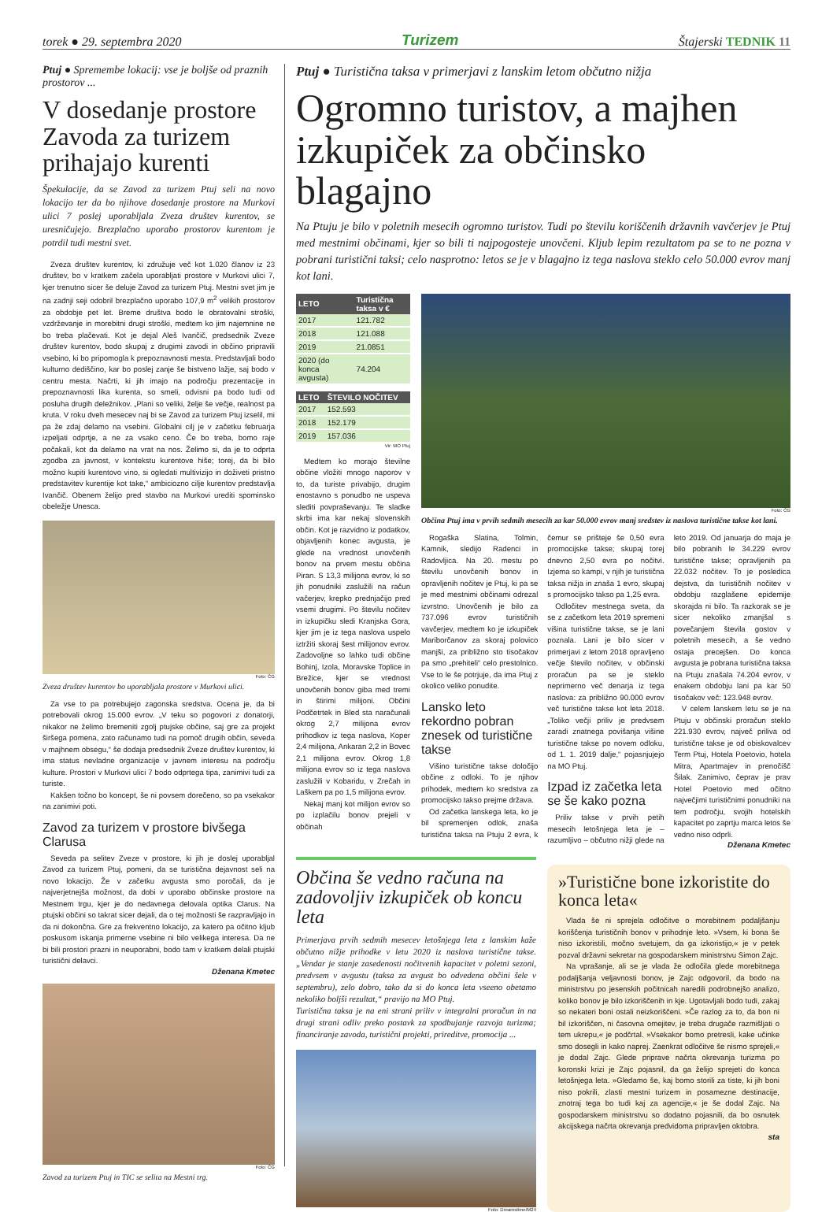torek ● 29. septembra 2020 Turizem Štajerski TEDNIK 11
Ptuj ● Spremembe lokacij: vse je boljše od praznih prostorov ...
V dosedanje prostore Zavoda za turizem prihajajo kurenti
Špekulacije, da se Zavod za turizem Ptuj seli na novo lokacijo ter da bo njihove dosedanje prostore na Murkovi ulici 7 poslej uporabljala Zveza društev kurentov, se uresničujejo. Brezplačno uporabo prostorov kurentom je potrdil tudi mestni svet.
Zveza društev kurentov, ki združuje več kot 1.020 članov iz 23 društev, bo v kratkem začela uporabljati prostore v Murkovi ulici 7, kjer trenutno sicer še deluje Zavod za turizem Ptuj. Mestni svet jim je na zadnji seji odobril brezplačno uporabo 107,9 m<sup>2</sup> velikih prostorov za obdobje pet let. Breme društva bodo le obratovalni stroški, vzdrževanje in morebitni drugi stroški, medtem ko jim najemnine ne bo treba plačevati. Kot je dejal Aleš Ivančič, predsednik Zveze društev kurentov, bodo skupaj z drugimi zavodi in občino pripravili vsebino, ki bo pripomogla k prepoznavnosti mesta. Predstavljali bodo kulturno dediščino, kar bo poslej zanje še bistveno lažje, saj bodo v centru mesta. Načrti, ki jih imajo na področju prezentacije in prepoznavnosti lika kurenta, so smeli, odvisni pa bodo tudi od posluha drugih deležnikov. „Plani so veliki, želje še večje, realnost pa kruta. V roku dveh mesecev naj bi se Zavod za turizem Ptuj izselil, mi pa že zdaj delamo na vsebini. Globalni cilj je v začetku februarja izpeljati odprtje, a ne za vsako ceno. Če bo treba, bomo raje počakali, kot da delamo na vrat na nos. Želimo si, da je to odprta zgodba za javnost, v kontekstu kurentove hiše; torej, da bi bilo možno kupiti kurentovo vino, si ogledati multivizijo in doživeti pristno predstavitev kurentije kot take,“ ambiciozno cilje kurentov predstavlja Ivančič. Obenem želijo pred stavbo na Murkovi urediti spominsko obeležje Unesca.
Foto: ČG
Zveza društev kurentov bo uporabljala prostore v Murkovi ulici.
Za vse to pa potrebujejo zagonska sredstva. Ocena je, da bi potrebovali okrog 15.000 evrov. „V teku so pogovori z donatorji, nikakor ne želimo bremeniti zgolj ptujske občine, saj gre za projekt širšega pomena, zato računamo tudi na pomoč drugih občin, seveda v majhnem obsegu,“ še dodaja predsednik Zveze društev kurentov, ki ima status nevladne organizacije v javnem interesu na področju kulture. Prostori v Murkovi ulici 7 bodo odprtega tipa, zanimivi tudi za turiste.
Kakšen točno bo koncept, še ni povsem dorečeno, so pa vsekakor na zanimivi poti.
Zavod za turizem v prostore bivšega Clarusa
Seveda pa selitev Zveze v prostore, ki jih je doslej uporabljal Zavod za turizem Ptuj, pomeni, da se turistična dejavnost seli na novo lokacijo. Že v začetku avgusta smo poročali, da je najverjetnejša možnost, da dobi v uporabo občinske prostore na Mestnem trgu, kjer je do nedavnega delovala optika Clarus. Na ptujski občini so takrat sicer dejali, da o tej možnosti še razpravljajo in da ni dokončna. Gre za frekventno lokacijo, za katero pa očitno kljub poskusom iskanja primerne vsebine ni bilo velikega interesa. Da ne bi bili prostori prazni in neuporabni, bodo tam v kratkem delali ptujski turistični delavci.
Dženana Kmetec
Foto: ČG
Zavod za turizem Ptuj in TIC se selita na Mestni trg.
Ptuj ● Turistična taksa v primerjavi z lanskim letom občutno nižja
Ogromno turistov, a majhen izkupiček za občinsko blagajno
Na Ptuju je bilo v poletnih mesecih ogromno turistov. Tudi po številu koriščenih državnih vavčerjev je Ptuj med mestnimi občinami, kjer so bili ti najpogosteje unovčeni. Kljub lepim rezultatom pa se to ne pozna v pobrani turistični taksi; celo nasprotno: letos se je v blagajno iz tega naslova steklo celo 50.000 evrov manj kot lani.
| LETO | Turistična taksa v € |
| --- | --- |
| 2017 | 121.782 |
| 2018 | 121.088 |
| 2019 | 21.0851 |
| 2020 (do konca avgusta) | 74.204 |
| LETO | ŠTEVILO NOČITEV |
| --- | --- |
| 2017 | 152.593 |
| 2018 | 152.179 |
| 2019 | 157.036 |
Vir: MO Ptuj
Medtem ko morajo številne občine vložiti mnogo naporov v to, da turiste privabijo, drugim enostavno s ponudbo ne uspeva slediti povpraševanju. Te sladke skrbi ima kar nekaj slovenskih občin. Kot je razvidno iz podatkov, objavljenih konec avgusta, je glede na vrednost unovčenih bonov na prvem mestu občina Piran. S 13,3 milijona evrov, ki so jih ponudniki zaslužili na račun vačerjev, krepko prednjačijo pred vsemi drugimi. Po številu nočitev in izkupičku sledi Kranjska Gora, kjer jim je iz tega naslova uspelo iztržiti skoraj šest milijonov evrov. Zadovoljne so lahko tudi občine Bohinj, Izola, Moravske Toplice in Brežice, kjer se vrednost unovčenih bonov giba med tremi in štirimi milijoni. Občini Podčetrtek in Bled sta naračunali okrog 2,7 milijona evrov prihodkov iz tega naslova, Koper 2,4 milijona, Ankaran 2,2 in Bovec 2,1 milijona evrov. Okrog 1,8 milijona evrov so iz tega naslova zaslužili v Kobaridu, v Zrečah in Laškem pa po 1,5 milijona evrov.
Nekaj manj kot milijon evrov so po izplačilu bonov prejeli v občinah
Foto: ČG
Občina Ptuj ima v prvih sedmih mesecih za kar 50.000 evrov manj sredstev iz naslova turistične takse kot lani.
Rogaška Slatina, Tolmin, Kamnik, sledijo Radenci in Radovljica. Na 20. mestu po številu unovčenih bonov in opravljenih nočitev je Ptuj, ki pa se je med mestnimi občinami odrezal izvrstno. Unovčenih je bilo za 737.096 evrov turističnih vavčerjev, medtem ko je izkupiček Mariborčanov za skoraj polovico manjši, za približno sto tisočakov pa smo „prehiteli“ celo prestolnico. Vse to le še potrjuje, da ima Ptuj z okolico veliko ponudite.
Lansko leto rekordno pobran znesek od turistične takse
Višino turistične takse določijo občine z odloki. To je njihov prihodek, medtem ko sredstva za promocijsko takso prejme država.
Od začetka lanskega leta, ko je bil spremenjen odlok, znaša turistična taksa na Ptuju 2 evra, k čemur se prišteje še 0,50 evra promocijske takse; skupaj torej dnevno 2,50 evra po nočitvi. Izjema so kampi, v njih je turistična taksa nižja in znaša 1 evro, skupaj s promocijsko takso pa 1,25 evra.
Odločitev mestnega sveta, da se z začetkom leta 2019 spremeni višina turistične takse, se je lani poznala. Lani je bilo sicer v primerjavi z letom 2018 opravljeno večje število nočitev, v občinski proračun pa se je steklo neprimerno več denarja iz tega naslova: za približno 90.000 evrov več turistične takse kot leta 2018. „Toliko večji priliv je predvsem zaradi znatnega povišanja višine turistične takse po novem odloku, od 1. 1. 2019 dalje,“ pojasnjujejo na MO Ptuj.
Izpad iz začetka leta se še kako pozna
Priliv takse v prvih petih mesecih letošnjega leta je – razumljivo – občutno nižji glede na leto 2019. Od januarja do maja je bilo pobranih le 34.229 evrov turistične takse; opravljenih pa 22.032 nočitev. To je posledica dejstva, da turističnih nočitev v obdobju razglašene epidemije skorajda ni bilo. Ta razkorak se je sicer nekoliko zmanjšal s povečanjem števila gostov v poletnih mesecih, a še vedno ostaja precejšen. Do konca avgusta je pobrana turistična taksa na Ptuju znašala 74.204 evrov, v enakem obdobju lani pa kar 50 tisočakov več: 123.948 evrov.
V celem lanskem letu se je na Ptuju v občinski proračun steklo 221.930 evrov, največ priliva od turistične takse je od obiskovalcev Term Ptuj, Hotela Poetovio, hotela Mitra, Apartmajev in prenočišč Šilak. Zanimivo, čeprav je prav Hotel Poetovio med očitno največjimi turističnimi ponudniki na tem področju, svojih hotelskih kapacitet po zaprtju marca letos še vedno niso odprli.
Dženana Kmetec
Občina še vedno računa na zadovoljiv izkupiček ob koncu leta
Primerjava prvih sedmih mesecev letošnjega leta z lanskim kaže občutno nižje prihodke v letu 2020 iz naslova turistične takse. „Vendar je stanje zasedenosti nočitvenih kapacitet v poletni sezoni, predvsem v avgustu (taksa za avgust bo odvedena občini šele v septembru), zelo dobro, tako da si do konca leta vseeno obetamo nekoliko boljši rezultat,“ pravijo na MO Ptuj.
Turistična taksa je na eni strani priliv v integralni proračun in na drugi strani odliv preko postavk za spodbujanje razvoja turizma; financiranje zavoda, turistični projekti, prireditve, promocija ...
Foto: Dreamstime/M24
»Turistične bone izkoristite do konca leta«
Vlada še ni sprejela odločitve o morebitnem podaljšanju koriščenja turističnih bonov v prihodnje leto. »Vsem, ki bona še niso izkoristili, močno svetujem, da ga izkoristijo,« je v petek pozval državni sekretar na gospodarskem ministrstvu Simon Zajc.
Na vprašanje, ali se je vlada že odločila glede morebitnega podaljšanja veljavnosti bonov, je Zajc odgovoril, da bodo na ministrstvu po jesenskih počitnicah naredili podrobnejšo analizo, koliko bonov je bilo izkoriščenih in kje. Ugotavljali bodo tudi, zakaj so nekateri boni ostali neizkoriščeni. »Če razlog za to, da bon ni bil izkoriščen, ni časovna omejitev, je treba drugače razmišljati o tem ukrepu,« je podčrtal. »Vsekakor bomo pretresli, kake učinke smo dosegli in kako naprej. Zaenkrat odločitve še nismo sprejeli,« je dodal Zajc. Glede priprave načrta okrevanja turizma po koronski krizi je Zajc pojasnil, da ga želijo sprejeti do konca letošnjega leta. »Gledamo še, kaj bomo storili za tiste, ki jih boni niso pokrili, zlasti mestni turizem in posamezne destinacije, znotraj tega bo tudi kaj za agencije,« je še dodal Zajc. Na gospodarskem ministrstvu so dodatno pojasnili, da bo osnutek akcijskega načrta okrevanja predvidoma pripravljen oktobra.
sta